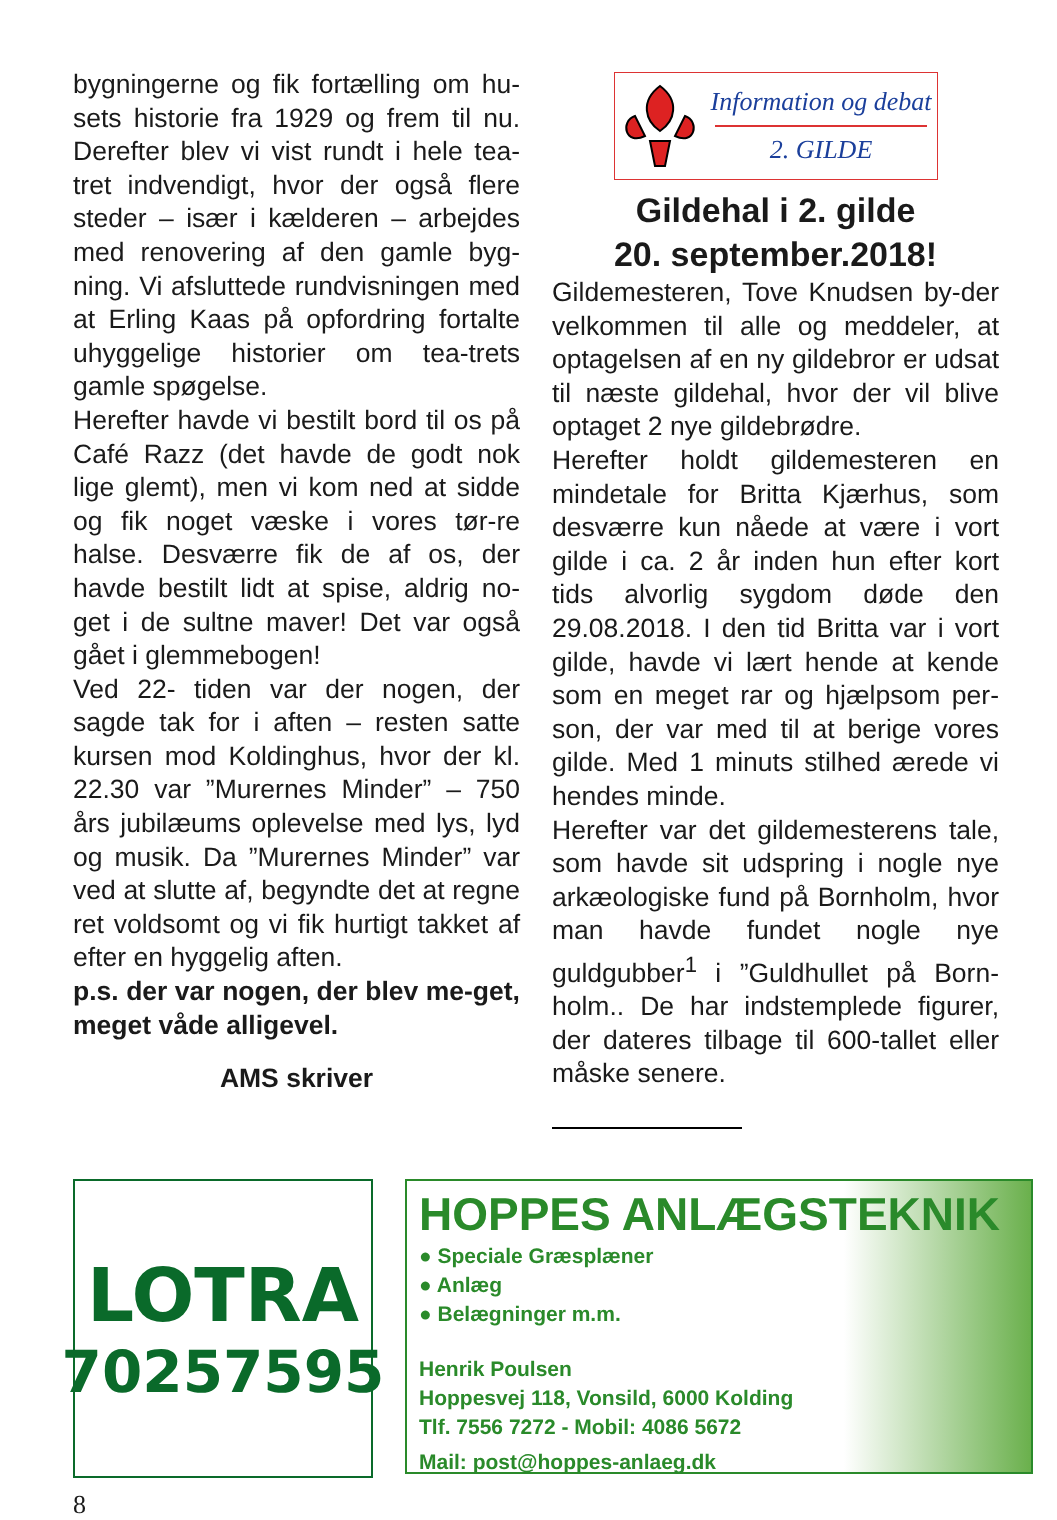bygningerne og fik fortælling om hu-sets historie fra 1929 og frem til nu. Derefter blev vi vist rundt i hele tea-tret indvendigt, hvor der også flere steder – især i kælderen – arbejdes med renovering af den gamle byg-ning. Vi afsluttede rundvisningen med at Erling Kaas på opfordring fortalte uhyggelige historier om tea-trets gamle spøgelse.
Herefter havde vi bestilt bord til os på Café Razz (det havde de godt nok lige glemt), men vi kom ned at sidde og fik noget væske i vores tør-re halse. Desværre fik de af os, der havde bestilt lidt at spise, aldrig no-get i de sultne maver! Det var også gået i glemmebogen!
Ved 22- tiden var der nogen, der sagde tak for i aften – resten satte kursen mod Koldinghus, hvor der kl. 22.30 var ”Murernes Minder” – 750 års jubilæums oplevelse med lys, lyd og musik. Da ”Murernes Minder” var ved at slutte af, begyndte det at regne ret voldsomt og vi fik hurtigt takket af efter en hyggelig aften.
p.s. der var nogen, der blev me-get, meget våde alligevel.
AMS skriver
Information og debat
2. GILDE
Gildehal i 2. gilde
20. september.2018!
Gildemesteren, Tove Knudsen by-der velkommen til alle og meddeler, at optagelsen af en ny gildebror er udsat til næste gildehal, hvor der vil blive optaget 2 nye gildebrødre.
Herefter holdt gildemesteren en mindetale for Britta Kjærhus, som desværre kun nåede at være i vort gilde i ca. 2 år inden hun efter kort tids alvorlig sygdom døde den 29.08.2018. I den tid Britta var i vort gilde, havde vi lært hende at kende som en meget rar og hjælpsom per-son, der var med til at berige vores gilde. Med 1 minuts stilhed ærede vi hendes minde.
Herefter var det gildemesterens tale, som havde sit udspring i nogle nye arkæologiske fund på Bornholm, hvor man havde fundet nogle nye guldgubber<sup>1</sup> i ”Guldhullet på Born-holm.. De har indstemplede figurer, der dateres tilbage til 600-tallet eller måske senere.
LOTRA
70257595
HOPPES ANLÆGSTEKNIK
● Speciale Græsplæner
● Anlæg
● Belægninger m.m.
Henrik Poulsen
Hoppesvej 118, Vonsild, 6000 Kolding
Tlf. 7556 7272 - Mobil: 4086 5672
Mail: post@hoppes-anlaeg.dk
8